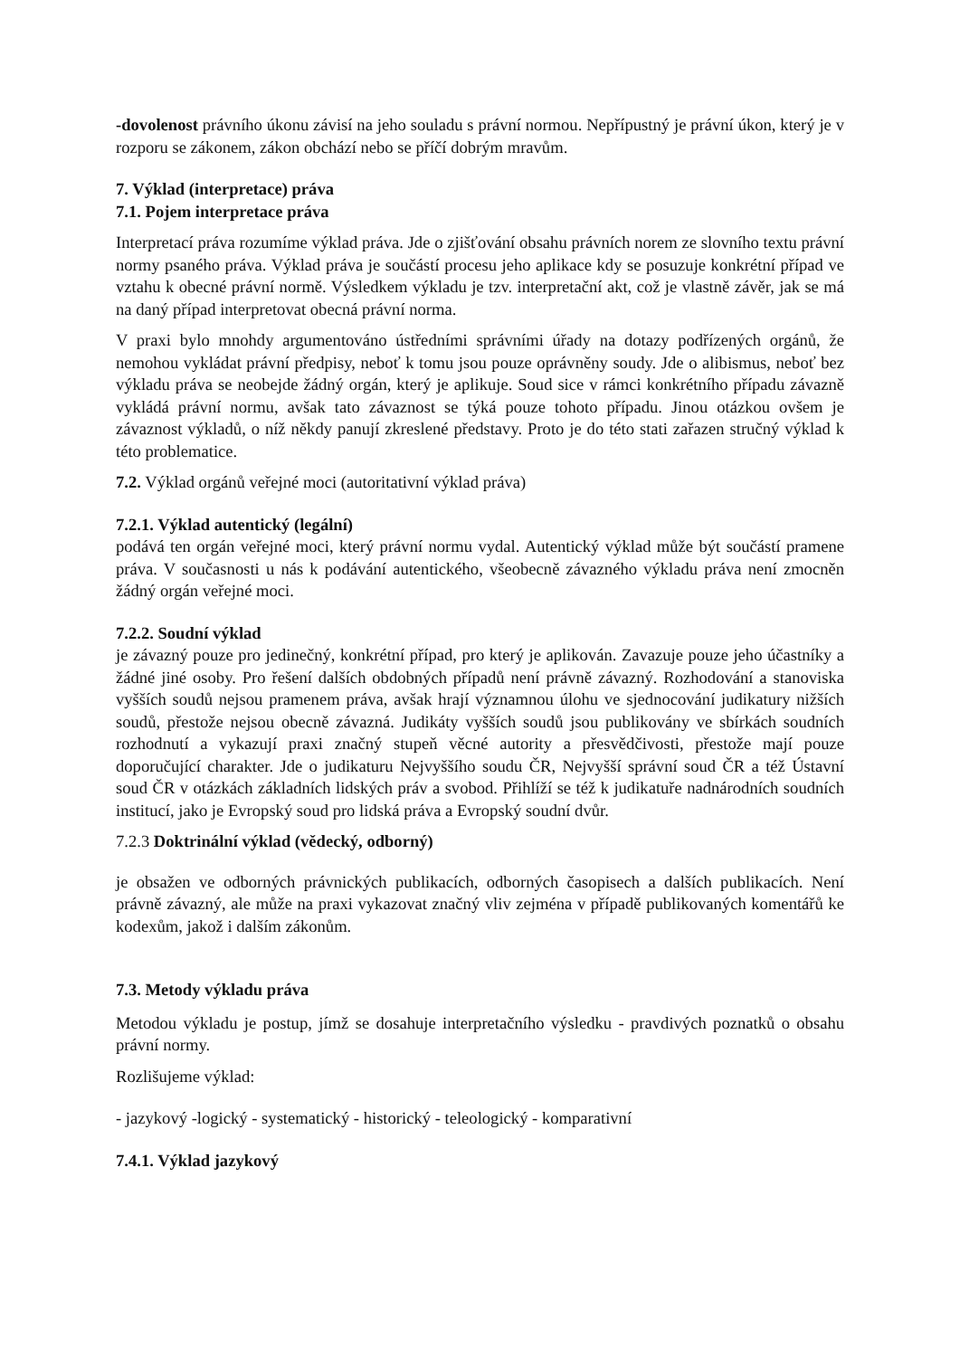-dovolenost právního úkonu závisí na jeho souladu s právní normou. Nepřípustný je právní úkon, který je v rozporu se zákonem, zákon obchází nebo se příčí dobrým mravům.
7. Výklad (interpretace) práva
7.1. Pojem interpretace práva
Interpretací práva rozumíme výklad práva. Jde o zjišťování obsahu právních norem ze slovního textu právní normy psaného práva. Výklad práva je součástí procesu jeho aplikace kdy se posuzuje konkrétní případ ve vztahu k obecné právní normě. Výsledkem výkladu je tzv. interpretační akt, což je vlastně závěr, jak se má na daný případ interpretovat obecná právní norma.
V praxi bylo mnohdy argumentováno ústředními správními úřady na dotazy podřízených orgánů, že nemohou vykládat právní předpisy, neboť k tomu jsou pouze oprávněny soudy. Jde o alibismus, neboť bez výkladu práva se neobejde žádný orgán, který je aplikuje. Soud sice v rámci konkrétního případu závazně vykládá právní normu, avšak tato závaznost se týká pouze tohoto případu. Jinou otázkou ovšem je závaznost výkladů, o níž někdy panují zkreslené představy. Proto je do této stati zařazen stručný výklad k této problematice.
7.2. Výklad orgánů veřejné moci (autoritativní výklad práva)
7.2.1. Výklad autentický (legální)
podává ten orgán veřejné moci, který právní normu vydal. Autentický výklad může být součástí pramene práva. V současnosti u nás k podávání autentického, všeobecně závazného výkladu práva není zmocněn žádný orgán veřejné moci.
7.2.2. Soudní výklad
je závazný pouze pro jedinečný, konkrétní případ, pro který je aplikován. Zavazuje pouze jeho účastníky a žádné jiné osoby. Pro řešení dalších obdobných případů není právně závazný. Rozhodování a stanoviska vyšších soudů nejsou pramenem práva, avšak hrají významnou úlohu ve sjednocování judikatury nižších soudů, přestože nejsou obecně závazná. Judikáty vyšších soudů jsou publikovány ve sbírkách soudních rozhodnutí a vykazují praxi značný stupeň věcné autority a přesvědčivosti, přestože mají pouze doporučující charakter. Jde o judikaturu Nejvyššího soudu ČR, Nejvyšší správní soud ČR a též Ústavní soud ČR v otázkách základních lidských práv a svobod. Přihlíží se též k judikatuře nadnárodních soudních institucí, jako je Evropský soud pro lidská práva a Evropský soudní dvůr.
7.2.3 Doktrinální výklad (vědecký, odborný)
je obsažen ve odborných právnických publikacích, odborných časopisech a dalších publikacích. Není právně závazný, ale může na praxi vykazovat značný vliv zejména v případě publikovaných komentářů ke kodexům, jakož i dalším zákonům.
7.3. Metody výkladu práva
Metodou výkladu je postup, jímž se dosahuje interpretačního výsledku - pravdivých poznatků o obsahu právní normy.
Rozlišujeme výklad:
- jazykový -logický - systematický - historický - teleologický - komparativní
7.4.1. Výklad jazykový